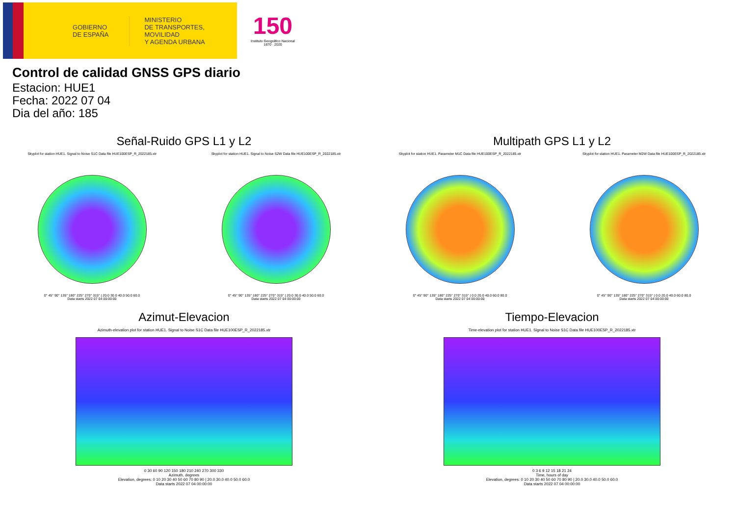GOBIERNO
DE ESPAÑA
MINISTERIO
DE TRANSPORTES, MOVILIDAD
Y AGENDA URBANA
150
Instituto Geográfico Nacional 1870 · 2020
Control de calidad GNSS GPS diario
Estacion: HUE1
Fecha: 2022 07 04
Dia del año: 185
Señal-Ruido GPS L1 y L2
Skyplot for station HUE1. Signal to Noise S1C Data file HUE100ESP_R_2022185.xtr
0° 45° 90° 135° 180° 225° 270° 315° | 20.0 30.0 40.0 50.0 60.0
Data starts 2022 07 04 00:00:00
Skyplot for station HUE1. Signal to Noise S2W Data file HUE100ESP_R_2022185.xtr
0° 45° 90° 135° 180° 225° 270° 315° | 20.0 30.0 40.0 50.0 60.0
Data starts 2022 07 04 00:00:00
Multipath GPS L1 y L2
Skyplot for station HUE1. Parameter M1C Data file HUE100ESP_R_2022185.xtr
0° 45° 90° 135° 180° 225° 270° 315° | 0.0 20.0 40.0 60.0 80.0
Data starts 2022 07 04 00:00:00
Skyplot for station HUE1. Parameter M2W Data file HUE100ESP_R_2022185.xtr
0° 45° 90° 135° 180° 225° 270° 315° | 0.0 20.0 40.0 60.0 80.0
Data starts 2022 07 04 00:00:00
Azimut-Elevacion
Azimuth-elevation plot for station HUE1. Signal to Noise S1C Data file HUE100ESP_R_2022185.xtr
0 30 60 90 120 150 180 210 240 270 300 330
Azimuth, degrees
Elevation, degrees: 0 10 20 30 40 50 60 70 80 90 | 20.0 30.0 40.0 50.0 60.0
Data starts 2022 07 04 00:00:00
Tiempo-Elevacion
Time-elevation plot for station HUE1. Signal to Noise S1C Data file HUE100ESP_R_2022185.xtr
0 3 6 9 12 15 18 21 24
Time, hours of day
Elevation, degrees: 0 10 20 30 40 50 60 70 80 90 | 20.0 30.0 40.0 50.0 60.0
Data starts 2022 07 04 00:00:00